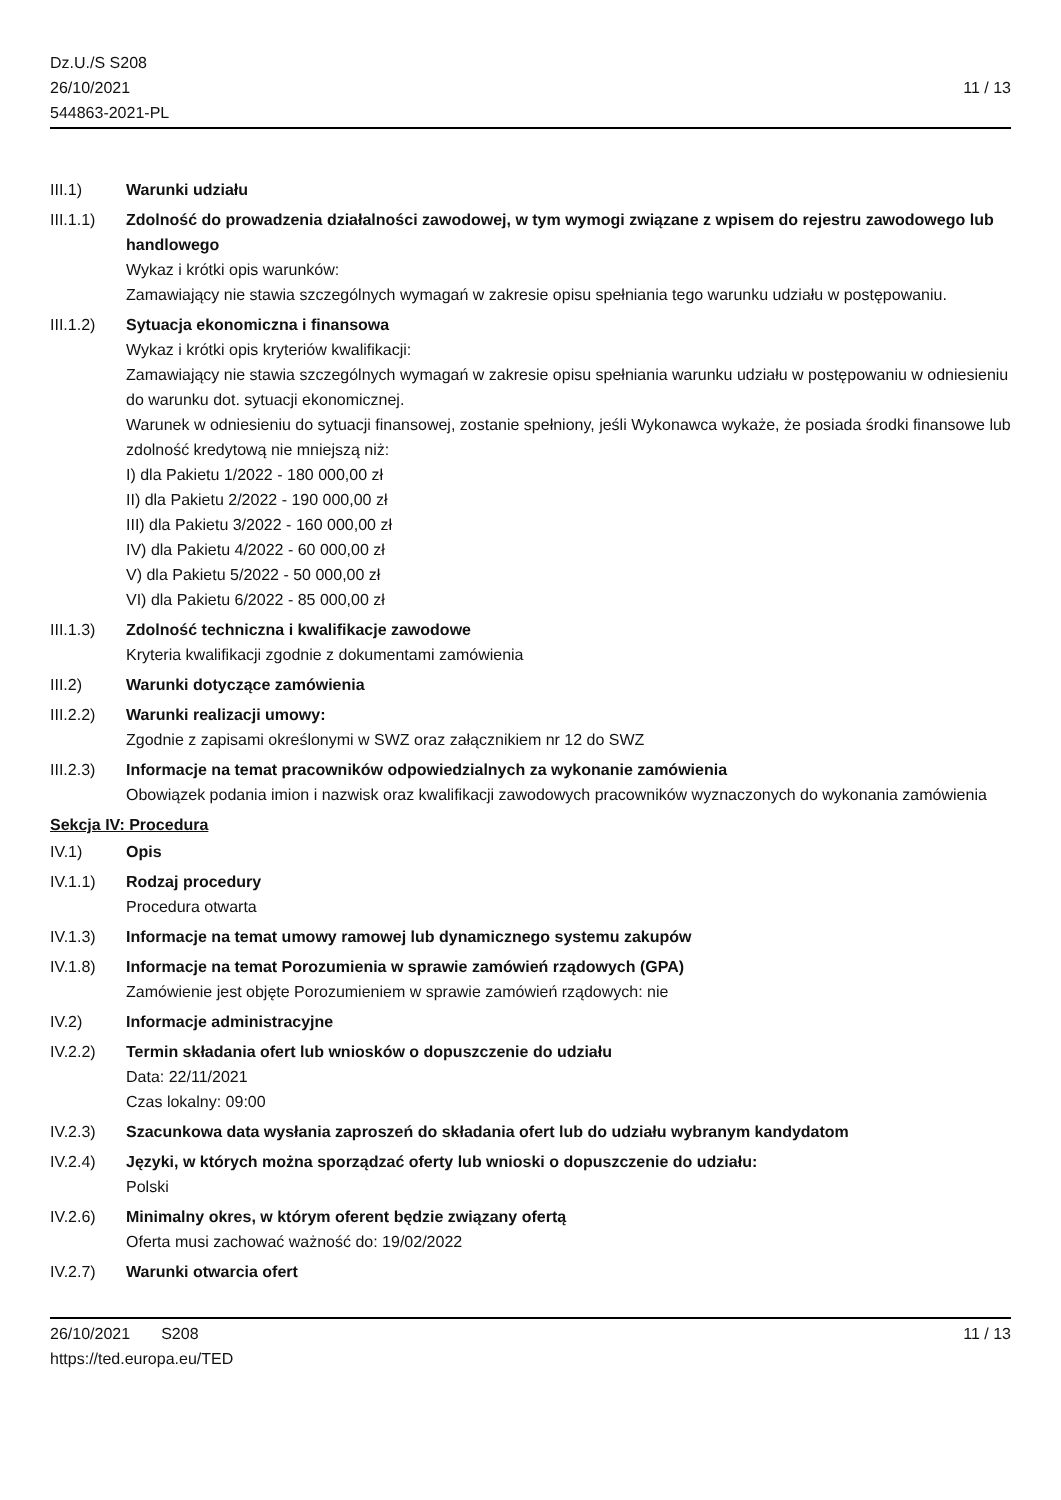Dz.U./S S208
26/10/2021
544863-2021-PL
11 / 13
III.1) Warunki udziału
III.1.1)
Zdolność do prowadzenia działalności zawodowej, w tym wymogi związane z wpisem do rejestru zawodowego lub handlowego
Wykaz i krótki opis warunków:
Zamawiający nie stawia szczególnych wymagań w zakresie opisu spełniania tego warunku udziału w postępowaniu.
III.1.2)
Sytuacja ekonomiczna i finansowa
Wykaz i krótki opis kryteriów kwalifikacji:
Zamawiający nie stawia szczególnych wymagań w zakresie opisu spełniania warunku udziału w postępowaniu w odniesieniu do warunku dot. sytuacji ekonomicznej.
Warunek w odniesieniu do sytuacji finansowej, zostanie spełniony, jeśli Wykonawca wykaże, że posiada środki finansowe lub zdolność kredytową nie mniejszą niż:
I) dla Pakietu 1/2022 - 180 000,00 zł
II) dla Pakietu 2/2022 - 190 000,00 zł
III) dla Pakietu 3/2022 - 160 000,00 zł
IV) dla Pakietu 4/2022 - 60 000,00 zł
V) dla Pakietu 5/2022 - 50 000,00 zł
VI) dla Pakietu 6/2022 - 85 000,00 zł
III.1.3)
Zdolność techniczna i kwalifikacje zawodowe
Kryteria kwalifikacji zgodnie z dokumentami zamówienia
III.2) Warunki dotyczące zamówienia
III.2.2)
Warunki realizacji umowy:
Zgodnie z zapisami określonymi w SWZ oraz załącznikiem nr 12 do SWZ
III.2.3)
Informacje na temat pracowników odpowiedzialnych za wykonanie zamówienia
Obowiązek podania imion i nazwisk oraz kwalifikacji zawodowych pracowników wyznaczonych do wykonania zamówienia
Sekcja IV: Procedura
IV.1) Opis
IV.1.1) Rodzaj procedury
Procedura otwarta
IV.1.3) Informacje na temat umowy ramowej lub dynamicznego systemu zakupów
IV.1.8) Informacje na temat Porozumienia w sprawie zamówień rządowych (GPA)
Zamówienie jest objęte Porozumieniem w sprawie zamówień rządowych: nie
IV.2) Informacje administracyjne
IV.2.2) Termin składania ofert lub wniosków o dopuszczenie do udziału
Data: 22/11/2021
Czas lokalny: 09:00
IV.2.3) Szacunkowa data wysłania zaproszeń do składania ofert lub do udziału wybranym kandydatom
IV.2.4) Języki, w których można sporządzać oferty lub wnioski o dopuszczenie do udziału:
Polski
IV.2.6) Minimalny okres, w którym oferent będzie związany ofertą
Oferta musi zachować ważność do: 19/02/2022
IV.2.7) Warunki otwarcia ofert
26/10/2021 S208
https://ted.europa.eu/TED
11 / 13